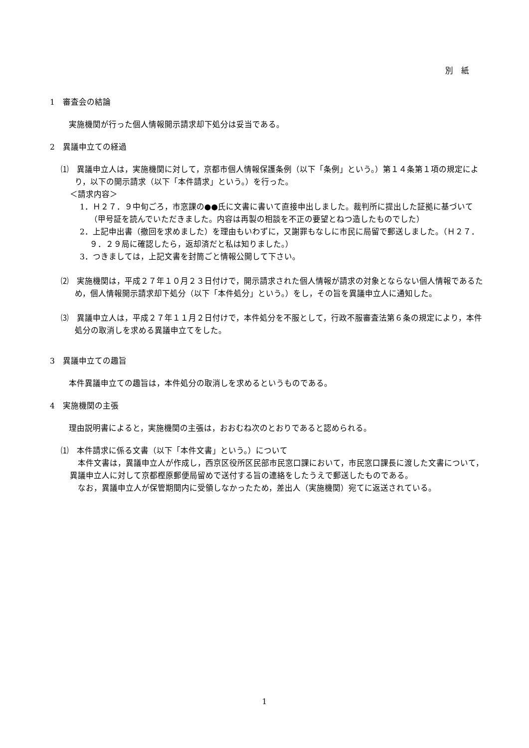別　紙
1　審査会の結論
実施機関が行った個人情報開示請求却下処分は妥当である。
2　異議申立ての経過
⑴　異議申立人は，実施機関に対して，京都市個人情報保護条例（以下「条例」という。）第１４条第１項の規定により，以下の開示請求（以下「本件請求」という。）を行った。
＜請求内容＞
1．Ｈ２７．９中旬ごろ，市窓課の●●氏に文書に書いて直接申出しました。裁判所に提出した証拠に基づいて（甲号証を読んでいただきました。内容は再製の相談を不正の要望とねつ造したものでした）
2．上記申出書（撤回を求めました）を理由もいわずに，又謝罪もなしに市民に局留で郵送しました。（Ｈ２７．９．２９局に確認したら，返却済だと私は知りました。）
3．つきましては，上記文書を封筒ごと情報公開して下さい。
⑵　実施機関は，平成２７年１０月２３日付けで，開示請求された個人情報が請求の対象とならない個人情報であるため，個人情報開示請求却下処分（以下「本件処分」という。）をし，その旨を異議申立人に通知した。
⑶　異議申立人は，平成２７年１１月２日付けで，本件処分を不服として，行政不服審査法第６条の規定により，本件処分の取消しを求める異議申立てをした。
3　異議申立ての趣旨
本件異議申立ての趣旨は，本件処分の取消しを求めるというものである。
4　実施機関の主張
理由説明書によると，実施機関の主張は，おおむね次のとおりであると認められる。
⑴　本件請求に係る文書（以下「本件文書」という。）について
本件文書は，異議申立人が作成し，西京区役所区民部市民窓口課において，市民窓口課長に渡した文書について，異議申立人に対して京都樫原郵便局留めで送付する旨の連絡をしたうえで郵送したものである。
なお，異議申立人が保管期間内に受領しなかったため，差出人（実施機関）宛てに返送されている。
1